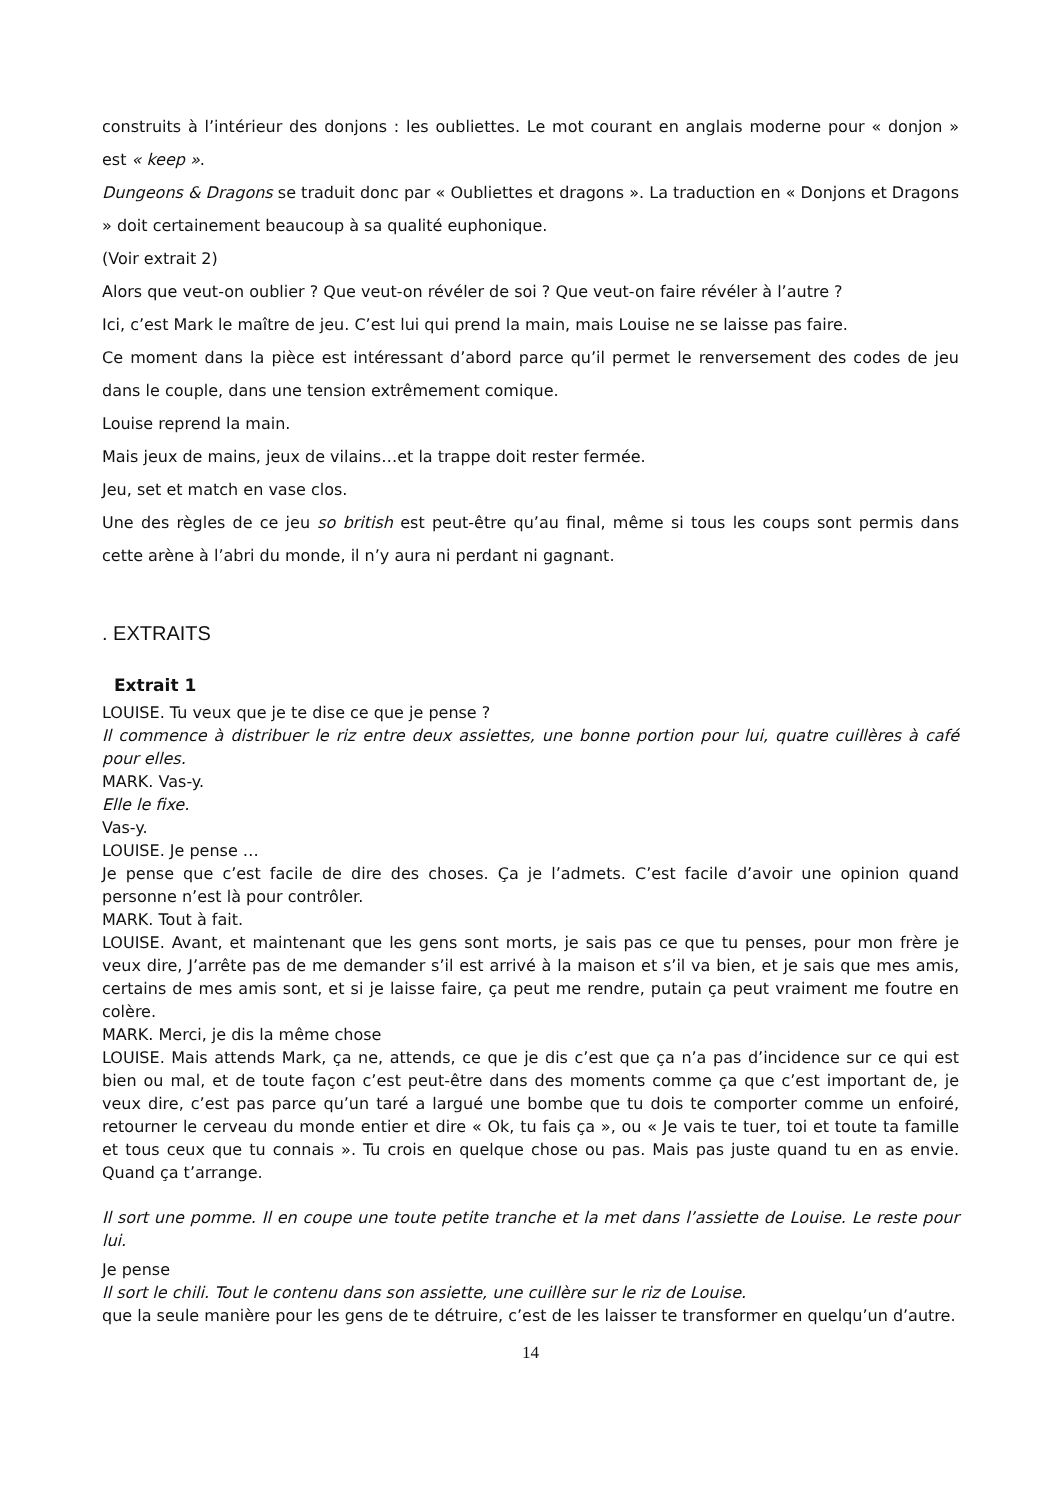construits à l’intérieur des donjons : les oubliettes. Le mot courant en anglais moderne pour « donjon » est « keep ».
Dungeons & Dragons se traduit donc par « Oubliettes et dragons ». La traduction en « Donjons et Dragons » doit certainement beaucoup à sa qualité euphonique.
(Voir extrait 2)
Alors que veut-on oublier ? Que veut-on révéler de soi ? Que veut-on faire révéler à l’autre ?
Ici, c’est Mark le maître de jeu. C’est lui qui prend la main, mais Louise ne se laisse pas faire.
Ce moment dans la pièce est intéressant d’abord parce qu’il permet le renversement des codes de jeu dans le couple, dans une tension extrêmement comique.
Louise reprend la main.
Mais jeux de mains, jeux de vilains…et la trappe doit rester fermée.
Jeu, set et match en vase clos.
Une des règles de ce jeu so british est peut-être qu’au final, même si tous les coups sont permis dans cette arène à l’abri du monde, il n’y aura ni perdant ni gagnant.
. EXTRAITS
Extrait 1
LOUISE. Tu veux que je te dise ce que je pense ?
Il commence à distribuer le riz entre deux assiettes, une bonne portion pour lui, quatre cuillères à café pour elles.
MARK. Vas-y.
Elle le fixe.
Vas-y.
LOUISE. Je pense …
Je pense que c’est facile de dire des choses. Ça je l’admets. C’est facile d’avoir une opinion quand personne n’est là pour contrôler.
MARK. Tout à fait.
LOUISE. Avant, et maintenant que les gens sont morts, je sais pas ce que tu penses, pour mon frère je veux dire, J’arrête pas de me demander s’il est arrivé à la maison et s’il va bien, et je sais que mes amis, certains de mes amis sont, et si je laisse faire, ça peut me rendre, putain ça peut vraiment me foutre en colère.
MARK. Merci, je dis la même chose
LOUISE. Mais attends Mark, ça ne, attends, ce que je dis c’est que ça n’a pas d’incidence sur ce qui est bien ou mal, et de toute façon c’est peut-être dans des moments comme ça que c’est important de, je veux dire, c’est pas parce qu’un taré a largué une bombe que tu dois te comporter comme un enfoiré, retourner le cerveau du monde entier et dire « Ok, tu fais ça », ou « Je vais te tuer, toi et toute ta famille et tous ceux que tu connais ». Tu crois en quelque chose ou pas. Mais pas juste quand tu en as envie. Quand ça t’arrange.
Il sort une pomme. Il en coupe une toute petite tranche et la met dans l’assiette de Louise. Le reste pour lui.
Je pense
Il sort le chili. Tout le contenu dans son assiette, une cuillère sur le riz de Louise.
que la seule manière pour les gens de te détruire, c’est de les laisser te transformer en quelqu’un d’autre.
14